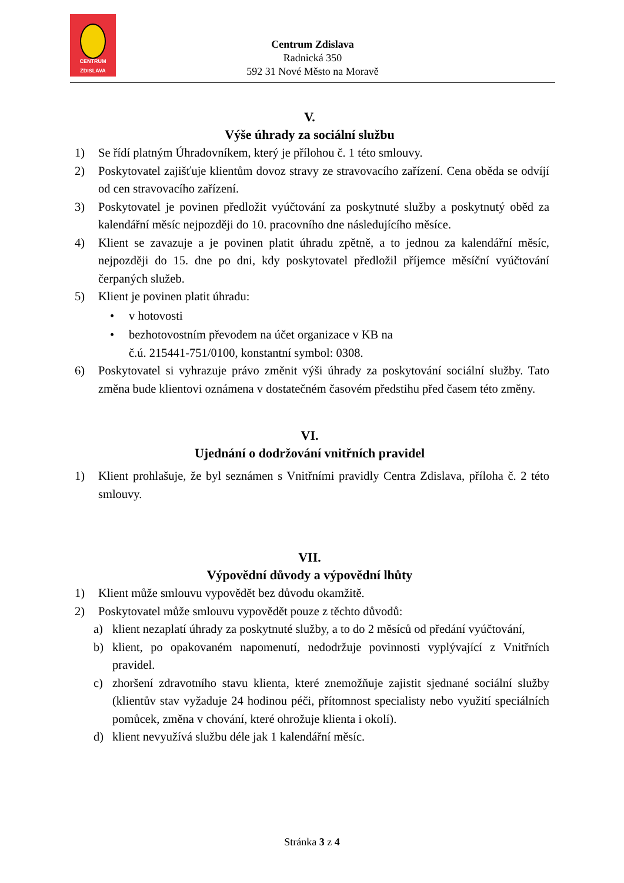CENTRUM
ZDISLAVA
Centrum Zdislava
Radnická 350
592 31 Nové Město na Moravě
V.
Výše úhrady za sociální službu
1) Se řídí platným Úhradovníkem, který je přílohou č. 1 této smlouvy.
2) Poskytovatel zajišťuje klientům dovoz stravy ze stravovacího zařízení. Cena oběda se odvíjí od cen stravovacího zařízení.
3) Poskytovatel je povinen předložit vyúčtování za poskytnuté služby a poskytnutý oběd za kalendářní měsíc nejpozději do 10. pracovního dne následujícího měsíce.
4) Klient se zavazuje a je povinen platit úhradu zpětně, a to jednou za kalendářní měsíc, nejpozději do 15. dne po dni, kdy poskytovatel předložil příjemce měsíční vyúčtování čerpaných služeb.
5) Klient je povinen platit úhradu:
• v hotovosti
• bezhotovostním převodem na účet organizace v KB na
č.ú. 215441-751/0100, konstantní symbol: 0308.
6) Poskytovatel si vyhrazuje právo změnit výši úhrady za poskytování sociální služby. Tato změna bude klientovi oznámena v dostatečném časovém předstihu před časem této změny.
VI.
Ujednání o dodržování vnitřních pravidel
1) Klient prohlašuje, že byl seznámen s Vnitřními pravidly Centra Zdislava, příloha č. 2 této smlouvy.
VII.
Výpovědní důvody a výpovědní lhůty
1) Klient může smlouvu vypovědět bez důvodu okamžitě.
2) Poskytovatel může smlouvu vypovědět pouze z těchto důvodů:
a) klient nezaplatí úhrady za poskytnuté služby, a to do 2 měsíců od předání vyúčtování,
b) klient, po opakovaném napomenutí, nedodržuje povinnosti vyplývající z Vnitřních pravidel.
c) zhoršení zdravotního stavu klienta, které znemožňuje zajistit sjednané sociální služby (klientův stav vyžaduje 24 hodinou péči, přítomnost specialisty nebo využití speciálních pomůcek, změna v chování, které ohrožuje klienta i okolí).
d) klient nevyužívá službu déle jak 1 kalendářní měsíc.
Stránka 3 z 4